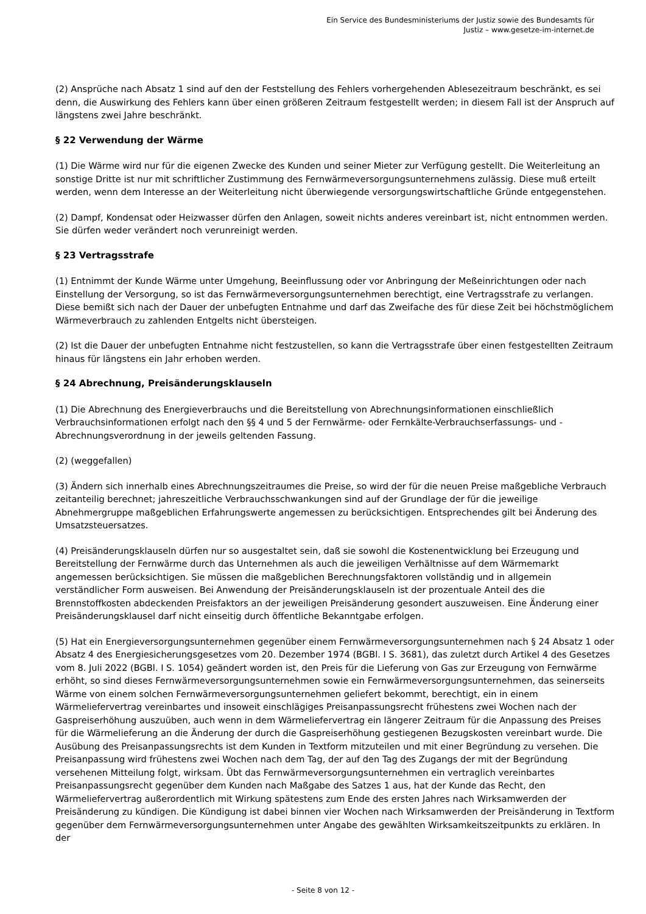Ein Service des Bundesministeriums der Justiz sowie des Bundesamts für
Justiz – www.gesetze-im-internet.de
(2) Ansprüche nach Absatz 1 sind auf den der Feststellung des Fehlers vorhergehenden Ablesezeitraum beschränkt, es sei denn, die Auswirkung des Fehlers kann über einen größeren Zeitraum festgestellt werden; in diesem Fall ist der Anspruch auf längstens zwei Jahre beschränkt.
§ 22 Verwendung der Wärme
(1) Die Wärme wird nur für die eigenen Zwecke des Kunden und seiner Mieter zur Verfügung gestellt. Die Weiterleitung an sonstige Dritte ist nur mit schriftlicher Zustimmung des Fernwärmeversorgungsunternehmens zulässig. Diese muß erteilt werden, wenn dem Interesse an der Weiterleitung nicht überwiegende versorgungswirtschaftliche Gründe entgegenstehen.
(2) Dampf, Kondensat oder Heizwasser dürfen den Anlagen, soweit nichts anderes vereinbart ist, nicht entnommen werden. Sie dürfen weder verändert noch verunreinigt werden.
§ 23 Vertragsstrafe
(1) Entnimmt der Kunde Wärme unter Umgehung, Beeinflussung oder vor Anbringung der Meßeinrichtungen oder nach Einstellung der Versorgung, so ist das Fernwärmeversorgungsunternehmen berechtigt, eine Vertragsstrafe zu verlangen. Diese bemißt sich nach der Dauer der unbefugten Entnahme und darf das Zweifache des für diese Zeit bei höchstmöglichem Wärmeverbrauch zu zahlenden Entgelts nicht übersteigen.
(2) Ist die Dauer der unbefugten Entnahme nicht festzustellen, so kann die Vertragsstrafe über einen festgestellten Zeitraum hinaus für längstens ein Jahr erhoben werden.
§ 24 Abrechnung, Preisänderungsklauseln
(1) Die Abrechnung des Energieverbrauchs und die Bereitstellung von Abrechnungsinformationen einschließlich Verbrauchsinformationen erfolgt nach den §§ 4 und 5 der Fernwärme- oder Fernkälte-Verbrauchserfassungs- und -Abrechnungsverordnung in der jeweils geltenden Fassung.
(2) (weggefallen)
(3) Ändern sich innerhalb eines Abrechnungszeitraumes die Preise, so wird der für die neuen Preise maßgebliche Verbrauch zeitanteilig berechnet; jahreszeitliche Verbrauchsschwankungen sind auf der Grundlage der für die jeweilige Abnehmergruppe maßgeblichen Erfahrungswerte angemessen zu berücksichtigen. Entsprechendes gilt bei Änderung des Umsatzsteuersatzes.
(4) Preisänderungsklauseln dürfen nur so ausgestaltet sein, daß sie sowohl die Kostenentwicklung bei Erzeugung und Bereitstellung der Fernwärme durch das Unternehmen als auch die jeweiligen Verhältnisse auf dem Wärmemarkt angemessen berücksichtigen. Sie müssen die maßgeblichen Berechnungsfaktoren vollständig und in allgemein verständlicher Form ausweisen. Bei Anwendung der Preisänderungsklauseln ist der prozentuale Anteil des die Brennstoffkosten abdeckenden Preisfaktors an der jeweiligen Preisänderung gesondert auszuweisen. Eine Änderung einer Preisänderungsklausel darf nicht einseitig durch öffentliche Bekanntgabe erfolgen.
(5) Hat ein Energieversorgungsunternehmen gegenüber einem Fernwärmeversorgungsunternehmen nach § 24 Absatz 1 oder Absatz 4 des Energiesicherungsgesetzes vom 20. Dezember 1974 (BGBl. I S. 3681), das zuletzt durch Artikel 4 des Gesetzes vom 8. Juli 2022 (BGBl. I S. 1054) geändert worden ist, den Preis für die Lieferung von Gas zur Erzeugung von Fernwärme erhöht, so sind dieses Fernwärmeversorgungsunternehmen sowie ein Fernwärmeversorgungsunternehmen, das seinerseits Wärme von einem solchen Fernwärmeversorgungsunternehmen geliefert bekommt, berechtigt, ein in einem Wärmeliefervertrag vereinbartes und insoweit einschlägiges Preisanpassungsrecht frühestens zwei Wochen nach der Gaspreiserhöhung auszuüben, auch wenn in dem Wärmeliefervertrag ein längerer Zeitraum für die Anpassung des Preises für die Wärmelieferung an die Änderung der durch die Gaspreiserhöhung gestiegenen Bezugskosten vereinbart wurde. Die Ausübung des Preisanpassungsrechts ist dem Kunden in Textform mitzuteilen und mit einer Begründung zu versehen. Die Preisanpassung wird frühestens zwei Wochen nach dem Tag, der auf den Tag des Zugangs der mit der Begründung versehenen Mitteilung folgt, wirksam. Übt das Fernwärmeversorgungsunternehmen ein vertraglich vereinbartes Preisanpassungsrecht gegenüber dem Kunden nach Maßgabe des Satzes 1 aus, hat der Kunde das Recht, den Wärmeliefervertrag außerordentlich mit Wirkung spätestens zum Ende des ersten Jahres nach Wirksamwerden der Preisänderung zu kündigen. Die Kündigung ist dabei binnen vier Wochen nach Wirksamwerden der Preisänderung in Textform gegenüber dem Fernwärmeversorgungsunternehmen unter Angabe des gewählten Wirksamkeitszeitpunkts zu erklären. In der
- Seite 8 von 12 -